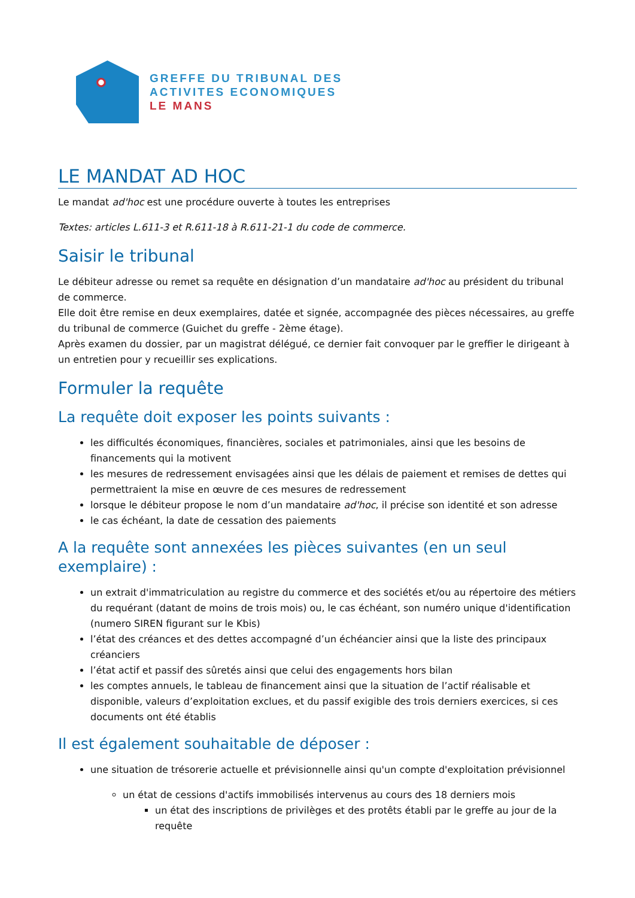GREFFE DU TRIBUNAL DES
ACTIVITES ECONOMIQUES
LE MANS
LE MANDAT AD HOC
Le mandat ad'hoc est une procédure ouverte à toutes les entreprises
Textes: articles L.611-3 et R.611-18 à R.611-21-1 du code de commerce.
Saisir le tribunal
Le débiteur adresse ou remet sa requête en désignation d’un mandataire ad'hoc au président du tribunal de commerce.
Elle doit être remise en deux exemplaires, datée et signée, accompagnée des pièces nécessaires, au greffe du tribunal de commerce (Guichet du greffe - 2ème étage).
Après examen du dossier, par un magistrat délégué, ce dernier fait convoquer par le greffier le dirigeant à un entretien pour y recueillir ses explications.
Formuler la requête
La requête doit exposer les points suivants :
les difficultés économiques, financières, sociales et patrimoniales, ainsi que les besoins de financements qui la motivent
les mesures de redressement envisagées ainsi que les délais de paiement et remises de dettes qui permettraient la mise en œuvre de ces mesures de redressement
lorsque le débiteur propose le nom d’un mandataire ad'hoc, il précise son identité et son adresse
le cas échéant, la date de cessation des paiements
A la requête sont annexées les pièces suivantes (en un seul exemplaire) :
un extrait d'immatriculation au registre du commerce et des sociétés et/ou au répertoire des métiers du requérant (datant de moins de trois mois) ou, le cas échéant, son numéro unique d'identification (numero SIREN figurant sur le Kbis)
l’état des créances et des dettes accompagné d’un échéancier ainsi que la liste des principaux créanciers
l’état actif et passif des sûretés ainsi que celui des engagements hors bilan
les comptes annuels, le tableau de financement ainsi que la situation de l’actif réalisable et disponible, valeurs d’exploitation exclues, et du passif exigible des trois derniers exercices, si ces documents ont été établis
Il est également souhaitable de déposer :
une situation de trésorerie actuelle et prévisionnelle ainsi qu'un compte d'exploitation prévisionnel
un état de cessions d'actifs immobilisés intervenus au cours des 18 derniers mois
un état des inscriptions de privilèges et des protêts établi par le greffe au jour de la requête